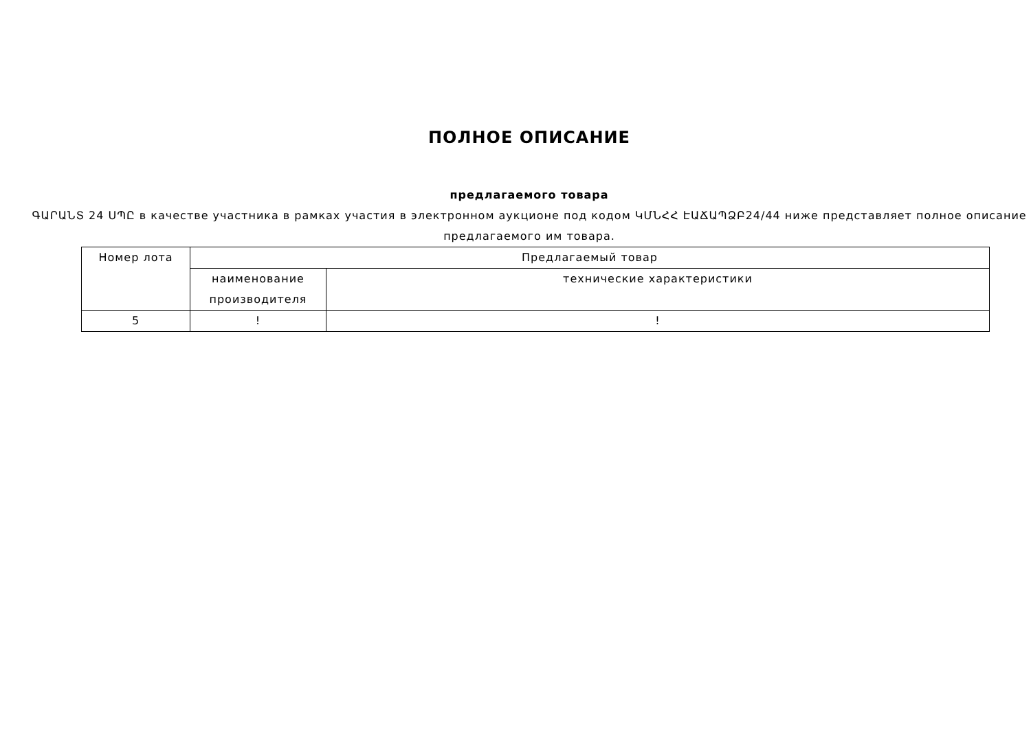ПОЛНОЕ ОПИСАНИЕ
предлагаемого товара
ԳԱՐԱՆՏ 24 ՍՊԸ в качестве участника в рамках участия в электронном аукционе под кодом ԿՄՆՀՀ ԷԱՃԱՊՁԲ24/44 ниже представляет полное описание предлагаемого им товара.
| Номер лота | Предлагаемый товар | |
| | наименование производителя | технические характеристики |
| 5 | ! | ! |